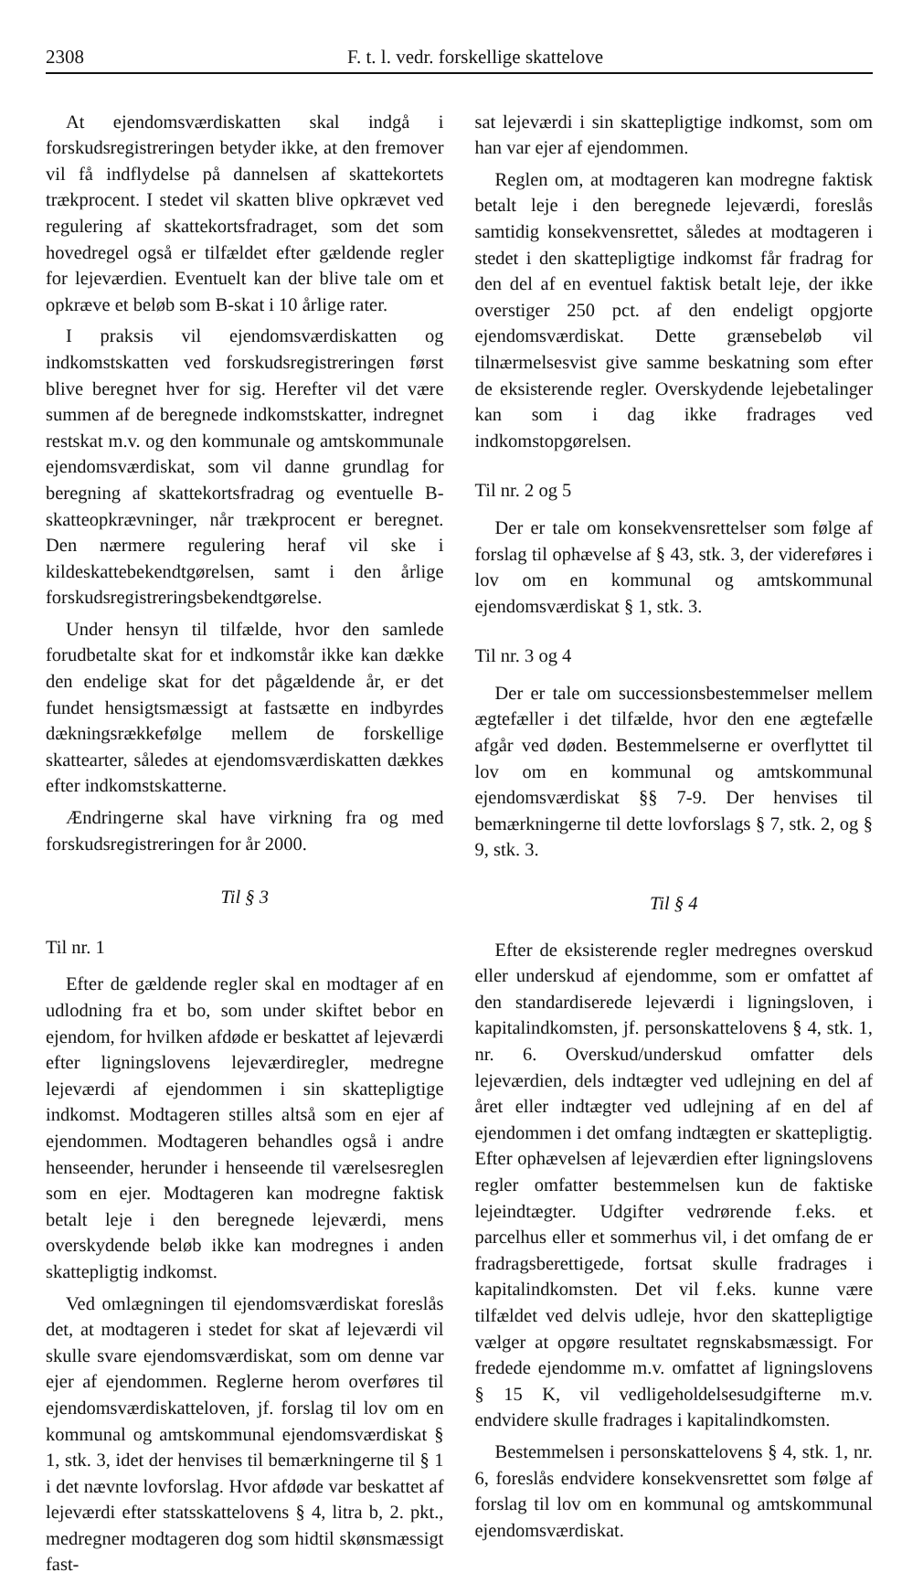2308 F. t. l. vedr. forskellige skattelove
At ejendomsværdiskatten skal indgå i forskudsregistreringen betyder ikke, at den fremover vil få indflydelse på dannelsen af skattekortets trækprocent. I stedet vil skatten blive opkrævet ved regulering af skattekortsfradraget, som det som hovedregel også er tilfældet efter gældende regler for lejeværdien. Eventuelt kan der blive tale om et opkræve et beløb som B-skat i 10 årlige rater.
I praksis vil ejendomsværdiskatten og indkomstskatten ved forskudsregistreringen først blive beregnet hver for sig. Herefter vil det være summen af de beregnede indkomstskatter, indregnet restskat m.v. og den kommunale og amtskommunale ejendomsværdiskat, som vil danne grundlag for beregning af skattekortsfradrag og eventuelle B-skatteopkrævninger, når trækprocent er beregnet. Den nærmere regulering heraf vil ske i kildeskattebekendtgørelsen, samt i den årlige forskudsregistreringsbekendtgørelse.
Under hensyn til tilfælde, hvor den samlede forudbetalte skat for et indkomstår ikke kan dække den endelige skat for det pågældende år, er det fundet hensigtsmæssigt at fastsætte en indbyrdes dækningsrækkefølge mellem de forskellige skattearter, således at ejendomsværdiskatten dækkes efter indkomstskatterne.
Ændringerne skal have virkning fra og med forskudsregistreringen for år 2000.
Til § 3
Til nr. 1
Efter de gældende regler skal en modtager af en udlodning fra et bo, som under skiftet bebor en ejendom, for hvilken afdøde er beskattet af lejeværdi efter ligningslovens lejeværdiregler, medregne lejeværdi af ejendommen i sin skattepligtige indkomst. Modtageren stilles altså som en ejer af ejendommen. Modtageren behandles også i andre henseender, herunder i henseende til værelsesreglen som en ejer. Modtageren kan modregne faktisk betalt leje i den beregnede lejeværdi, mens overskydende beløb ikke kan modregnes i anden skattepligtig indkomst.
Ved omlægningen til ejendomsværdiskat foreslås det, at modtageren i stedet for skat af lejeværdi vil skulle svare ejendomsværdiskat, som om denne var ejer af ejendommen. Reglerne herom overføres til ejendomsværdiskatteloven, jf. forslag til lov om en kommunal og amtskommunal ejendomsværdiskat § 1, stk. 3, idet der henvises til bemærkningerne til § 1 i det nævnte lovforslag. Hvor afdøde var beskattet af lejeværdi efter statsskattelovens § 4, litra b, 2. pkt., medregner modtageren dog som hidtil skønsmæssigt fast-
sat lejeværdi i sin skattepligtige indkomst, som om han var ejer af ejendommen.
Reglen om, at modtageren kan modregne faktisk betalt leje i den beregnede lejeværdi, foreslås samtidig konsekvensrettet, således at modtageren i stedet i den skattepligtige indkomst får fradrag for den del af en eventuel faktisk betalt leje, der ikke overstiger 250 pct. af den endeligt opgjorte ejendomsværdiskat. Dette grænsebeløb vil tilnærmelsesvist give samme beskatning som efter de eksisterende regler. Overskydende lejebetalinger kan som i dag ikke fradrages ved indkomstopgørelsen.
Til nr. 2 og 5
Der er tale om konsekvensrettelser som følge af forslag til ophævelse af § 43, stk. 3, der videreføres i lov om en kommunal og amtskommunal ejendomsværdiskat § 1, stk. 3.
Til nr. 3 og 4
Der er tale om successionsbestemmelser mellem ægtefæller i det tilfælde, hvor den ene ægtefælle afgår ved døden. Bestemmelserne er overflyttet til lov om en kommunal og amtskommunal ejendomsværdiskat §§ 7-9. Der henvises til bemærkningerne til dette lovforslags § 7, stk. 2, og § 9, stk. 3.
Til § 4
Efter de eksisterende regler medregnes overskud eller underskud af ejendomme, som er omfattet af den standardiserede lejeværdi i ligningsloven, i kapitalindkomsten, jf. personskattelovens § 4, stk. 1, nr. 6. Overskud/underskud omfatter dels lejeværdien, dels indtægter ved udlejning en del af året eller indtægter ved udlejning af en del af ejendommen i det omfang indtægten er skattepligtig. Efter ophævelsen af lejeværdien efter ligningslovens regler omfatter bestemmelsen kun de faktiske lejeindtægter. Udgifter vedrørende f.eks. et parcelhus eller et sommerhus vil, i det omfang de er fradragsberettigede, fortsat skulle fradrages i kapitalindkomsten. Det vil f.eks. kunne være tilfældet ved delvis udleje, hvor den skattepligtige vælger at opgøre resultatet regnskabsmæssigt. For fredede ejendomme m.v. omfattet af ligningslovens § 15 K, vil vedligeholdelsesudgifterne m.v. endvidere skulle fradrages i kapitalindkomsten.
Bestemmelsen i personskattelovens § 4, stk. 1, nr. 6, foreslås endvidere konsekvensrettet som følge af forslag til lov om en kommunal og amtskommunal ejendomsværdiskat.